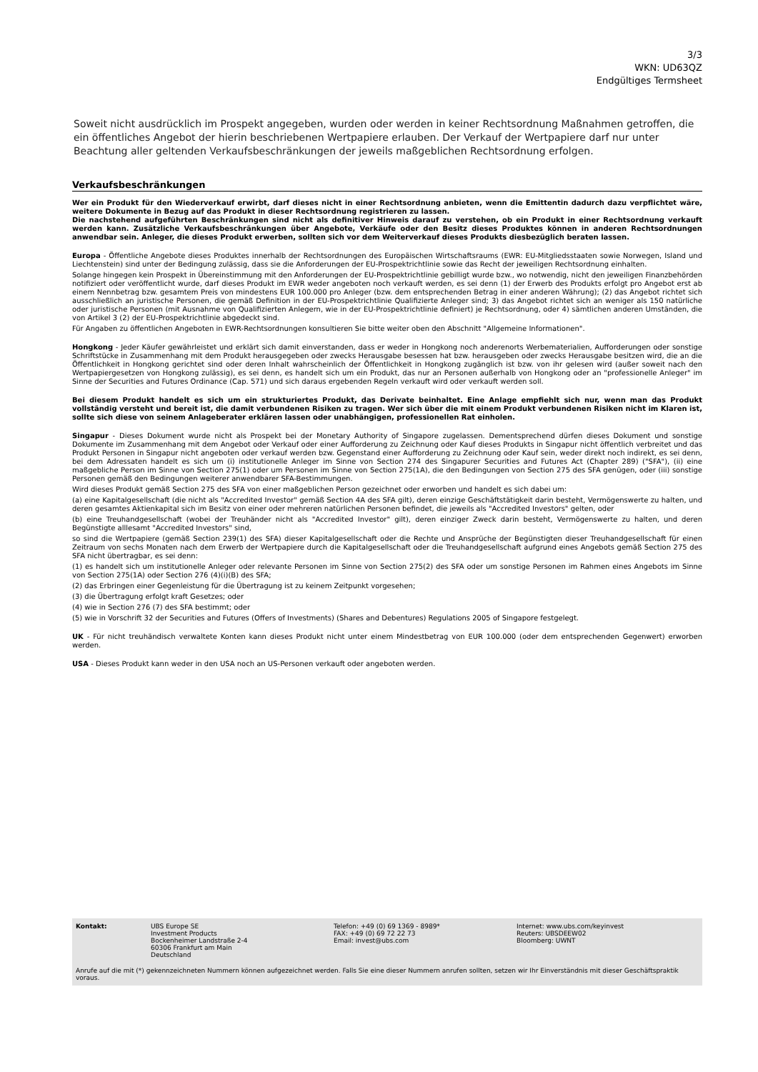3/3
WKN: UD63QZ
Endgültiges Termsheet
Soweit nicht ausdrücklich im Prospekt angegeben, wurden oder werden in keiner Rechtsordnung Maßnahmen getroffen, die ein öffentliches Angebot der hierin beschriebenen Wertpapiere erlauben. Der Verkauf der Wertpapiere darf nur unter Beachtung aller geltenden Verkaufsbeschränkungen der jeweils maßgeblichen Rechtsordnung erfolgen.
Verkaufsbeschränkungen
Wer ein Produkt für den Wiederverkauf erwirbt, darf dieses nicht in einer Rechtsordnung anbieten, wenn die Emittentin dadurch dazu verpflichtet wäre, weitere Dokumente in Bezug auf das Produkt in dieser Rechtsordnung registrieren zu lassen.
Die nachstehend aufgeführten Beschränkungen sind nicht als definitiver Hinweis darauf zu verstehen, ob ein Produkt in einer Rechtsordnung verkauft werden kann. Zusätzliche Verkaufsbeschränkungen über Angebote, Verkäufe oder den Besitz dieses Produktes können in anderen Rechtsordnungen anwendbar sein. Anleger, die dieses Produkt erwerben, sollten sich vor dem Weiterverkauf dieses Produkts diesbezüglich beraten lassen.
Europa - Öffentliche Angebote dieses Produktes innerhalb der Rechtsordnungen des Europäischen Wirtschaftsraums (EWR: EU-Mitgliedsstaaten sowie Norwegen, Island und Liechtenstein) sind unter der Bedingung zulässig, dass sie die Anforderungen der EU-Prospektrichtlinie sowie das Recht der jeweiligen Rechtsordnung einhalten.
Solange hingegen kein Prospekt in Übereinstimmung mit den Anforderungen der EU-Prospektrichtlinie gebilligt wurde bzw., wo notwendig, nicht den jeweiligen Finanzbehörden notifiziert oder veröffentlicht wurde, darf dieses Produkt im EWR weder angeboten noch verkauft werden, es sei denn (1) der Erwerb des Produkts erfolgt pro Angebot erst ab einem Nennbetrag bzw. gesamtem Preis von mindestens EUR 100.000 pro Anleger (bzw. dem entsprechenden Betrag in einer anderen Währung); (2) das Angebot richtet sich ausschließlich an juristische Personen, die gemäß Definition in der EU-Prospektrichtlinie Qualifizierte Anleger sind; 3) das Angebot richtet sich an weniger als 150 natürliche oder juristische Personen (mit Ausnahme von Qualifizierten Anlegern, wie in der EU-Prospektrichtlinie definiert) je Rechtsordnung, oder 4) sämtlichen anderen Umständen, die von Artikel 3 (2) der EU-Prospektrichtlinie abgedeckt sind.
Für Angaben zu öffentlichen Angeboten in EWR-Rechtsordnungen konsultieren Sie bitte weiter oben den Abschnitt "Allgemeine Informationen".
Hongkong - Jeder Käufer gewährleistet und erklärt sich damit einverstanden, dass er weder in Hongkong noch anderenorts Werbematerialien, Aufforderungen oder sonstige Schriftstücke in Zusammenhang mit dem Produkt herausgegeben oder zwecks Herausgabe besessen hat bzw. herausgeben oder zwecks Herausgabe besitzen wird, die an die Öffentlichkeit in Hongkong gerichtet sind oder deren Inhalt wahrscheinlich der Öffentlichkeit in Hongkong zugänglich ist bzw. von ihr gelesen wird (außer soweit nach den Wertpapiergesetzen von Hongkong zulässig), es sei denn, es handelt sich um ein Produkt, das nur an Personen außerhalb von Hongkong oder an "professionelle Anleger" im Sinne der Securities and Futures Ordinance (Cap. 571) und sich daraus ergebenden Regeln verkauft wird oder verkauft werden soll.
Bei diesem Produkt handelt es sich um ein strukturiertes Produkt, das Derivate beinhaltet. Eine Anlage empfiehlt sich nur, wenn man das Produkt vollständig versteht und bereit ist, die damit verbundenen Risiken zu tragen. Wer sich über die mit einem Produkt verbundenen Risiken nicht im Klaren ist, sollte sich diese von seinem Anlageberater erklären lassen oder unabhängigen, professionellen Rat einholen.
Singapur - Dieses Dokument wurde nicht als Prospekt bei der Monetary Authority of Singapore zugelassen. Dementsprechend dürfen dieses Dokument und sonstige Dokumente im Zusammenhang mit dem Angebot oder Verkauf oder einer Aufforderung zu Zeichnung oder Kauf dieses Produkts in Singapur nicht öffentlich verbreitet und das Produkt Personen in Singapur nicht angeboten oder verkauf werden bzw. Gegenstand einer Aufforderung zu Zeichnung oder Kauf sein, weder direkt noch indirekt, es sei denn, bei dem Adressaten handelt es sich um (i) institutionelle Anleger im Sinne von Section 274 des Singapurer Securities and Futures Act (Chapter 289) ("SFA"), (ii) eine maßgebliche Person im Sinne von Section 275(1) oder um Personen im Sinne von Section 275(1A), die den Bedingungen von Section 275 des SFA genügen, oder (iii) sonstige Personen gemäß den Bedingungen weiterer anwendbarer SFA-Bestimmungen.
Wird dieses Produkt gemäß Section 275 des SFA von einer maßgeblichen Person gezeichnet oder erworben und handelt es sich dabei um:
(a) eine Kapitalgesellschaft (die nicht als "Accredited Investor" gemäß Section 4A des SFA gilt), deren einzige Geschäftstätigkeit darin besteht, Vermögenswerte zu halten, und deren gesamtes Aktienkapital sich im Besitz von einer oder mehreren natürlichen Personen befindet, die jeweils als "Accredited Investors" gelten, oder
(b) eine Treuhandgesellschaft (wobei der Treuhänder nicht als "Accredited Investor" gilt), deren einziger Zweck darin besteht, Vermögenswerte zu halten, und deren Begünstigte alllesamt "Accredited Investors" sind,
so sind die Wertpapiere (gemäß Section 239(1) des SFA) dieser Kapitalgesellschaft oder die Rechte und Ansprüche der Begünstigten dieser Treuhandgesellschaft für einen Zeitraum von sechs Monaten nach dem Erwerb der Wertpapiere durch die Kapitalgesellschaft oder die Treuhandgesellschaft aufgrund eines Angebots gemäß Section 275 des SFA nicht übertragbar, es sei denn:
(1) es handelt sich um institutionelle Anleger oder relevante Personen im Sinne von Section 275(2) des SFA oder um sonstige Personen im Rahmen eines Angebots im Sinne von Section 275(1A) oder Section 276 (4)(i)(B) des SFA;
(2) das Erbringen einer Gegenleistung für die Übertragung ist zu keinem Zeitpunkt vorgesehen;
(3) die Übertragung erfolgt kraft Gesetzes; oder
(4) wie in Section 276 (7) des SFA bestimmt; oder
(5) wie in Vorschrift 32 der Securities and Futures (Offers of Investments) (Shares and Debentures) Regulations 2005 of Singapore festgelegt.
UK - Für nicht treuhändisch verwaltete Konten kann dieses Produkt nicht unter einem Mindestbetrag von EUR 100.000 (oder dem entsprechenden Gegenwert) erworben werden.
USA - Dieses Produkt kann weder in den USA noch an US-Personen verkauft oder angeboten werden.
Kontakt: UBS Europe SE
Investment Products
Bockenheimer Landstraße 2-4
60306 Frankfurt am Main
Deutschland
Telefon: +49 (0) 69 1369 - 8989*
FAX: +49 (0) 69 72 22 73
Email: invest@ubs.com
Internet: www.ubs.com/keyinvest
Reuters: UBSDEEW02
Bloomberg: UWNT
Anrufe auf die mit (*) gekennzeichneten Nummern können aufgezeichnet werden. Falls Sie eine dieser Nummern anrufen sollten, setzen wir Ihr Einverständnis mit dieser Geschäftspraktik voraus.